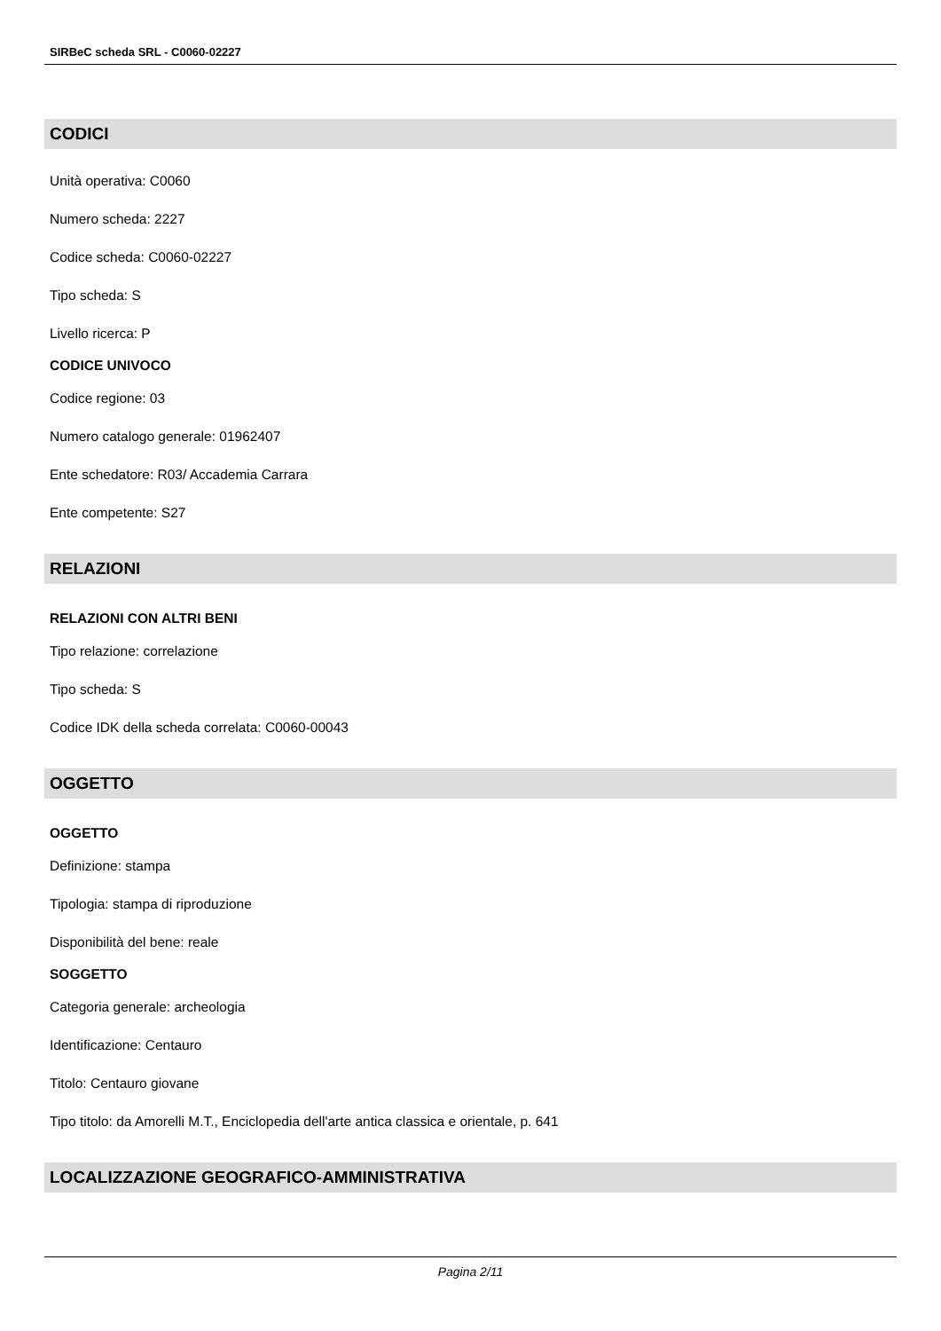SIRBeC scheda SRL - C0060-02227
CODICI
Unità operativa: C0060
Numero scheda: 2227
Codice scheda: C0060-02227
Tipo scheda: S
Livello ricerca: P
CODICE UNIVOCO
Codice regione: 03
Numero catalogo generale: 01962407
Ente schedatore: R03/ Accademia Carrara
Ente competente: S27
RELAZIONI
RELAZIONI CON ALTRI BENI
Tipo relazione: correlazione
Tipo scheda: S
Codice IDK della scheda correlata: C0060-00043
OGGETTO
OGGETTO
Definizione: stampa
Tipologia: stampa di riproduzione
Disponibilità del bene: reale
SOGGETTO
Categoria generale: archeologia
Identificazione: Centauro
Titolo: Centauro giovane
Tipo titolo: da Amorelli M.T., Enciclopedia dell'arte antica classica e orientale, p. 641
LOCALIZZAZIONE GEOGRAFICO-AMMINISTRATIVA
Pagina 2/11